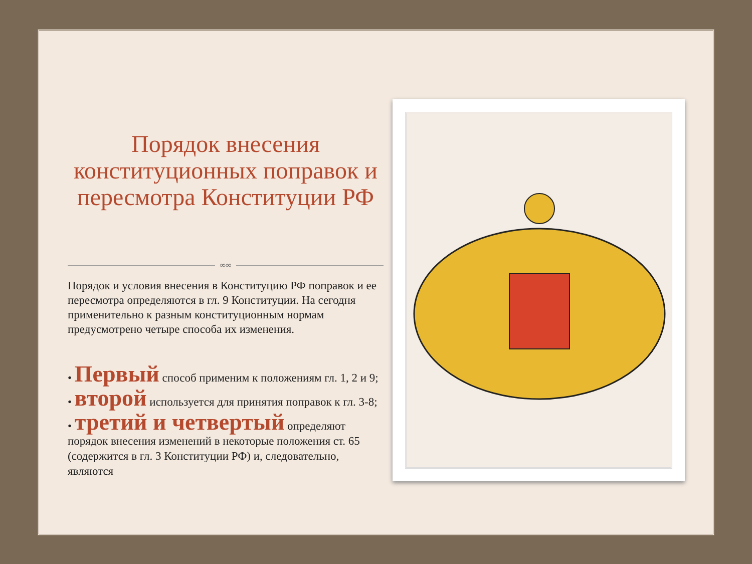Порядок внесения конституционных поправок и пересмотра Конституции РФ
∞∞
Порядок и условия внесения в Конституцию РФ поправок и ее пересмотра определяются в гл. 9 Конституции. На сегодня применительно к разным конституционным нормам предусмотрено четыре способа их изменения.
• Первый способ применим к положениям гл. 1, 2 и 9;
• второй используется для принятия поправок к гл. 3-8;
• третий и четвертый определяют порядок внесения изменений в некоторые положения ст. 65 (содержится в гл. 3 Конституции РФ) и, следовательно, являются